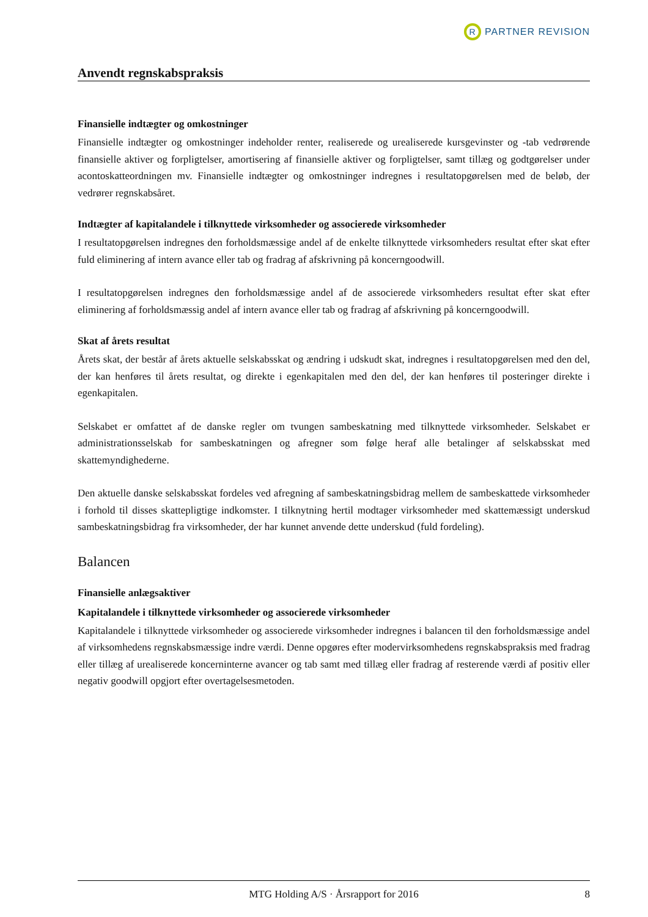R PARTNER REVISION
Anvendt regnskabspraksis
Finansielle indtægter og omkostninger
Finansielle indtægter og omkostninger indeholder renter, realiserede og urealiserede kursgevinster og -tab vedrørende finansielle aktiver og forpligtelser, amortisering af finansielle aktiver og forpligtelser, samt tillæg og godtgørelser under acontoskatteordningen mv. Finansielle indtægter og omkostninger indregnes i resultatopgørelsen med de beløb, der vedrører regnskabsåret.
Indtægter af kapitalandele i tilknyttede virksomheder og associerede virksomheder
I resultatopgørelsen indregnes den forholdsmæssige andel af de enkelte tilknyttede virksomheders resultat efter skat efter fuld eliminering af intern avance eller tab og fradrag af afskrivning på koncerngoodwill.
I resultatopgørelsen indregnes den forholdsmæssige andel af de associerede virksomheders resultat efter skat efter eliminering af forholdsmæssig andel af intern avance eller tab og fradrag af afskrivning på koncerngoodwill.
Skat af årets resultat
Årets skat, der består af årets aktuelle selskabsskat og ændring i udskudt skat, indregnes i resultatopgørelsen med den del, der kan henføres til årets resultat, og direkte i egenkapitalen med den del, der kan henføres til posteringer direkte i egenkapitalen.
Selskabet er omfattet af de danske regler om tvungen sambeskatning med tilknyttede virksomheder. Selskabet er administrationsselskab for sambeskatningen og afregner som følge heraf alle betalinger af selskabsskat med skattemyndighederne.
Den aktuelle danske selskabsskat fordeles ved afregning af sambeskatningsbidrag mellem de sambeskattede virksomheder i forhold til disses skattepligtige indkomster. I tilknytning hertil modtager virksomheder med skattemæssigt underskud sambeskatningsbidrag fra virksomheder, der har kunnet anvende dette underskud (fuld fordeling).
Balancen
Finansielle anlægsaktiver
Kapitalandele i tilknyttede virksomheder og associerede virksomheder
Kapitalandele i tilknyttede virksomheder og associerede virksomheder indregnes i balancen til den forholdsmæssige andel af virksomhedens regnskabsmæssige indre værdi. Denne opgøres efter modervirksomhedens regnskabspraksis med fradrag eller tillæg af urealiserede koncerninterne avancer og tab samt med tillæg eller fradrag af resterende værdi af positiv eller negativ goodwill opgjort efter overtagelsesmetoden.
MTG Holding A/S · Årsrapport for 2016 8